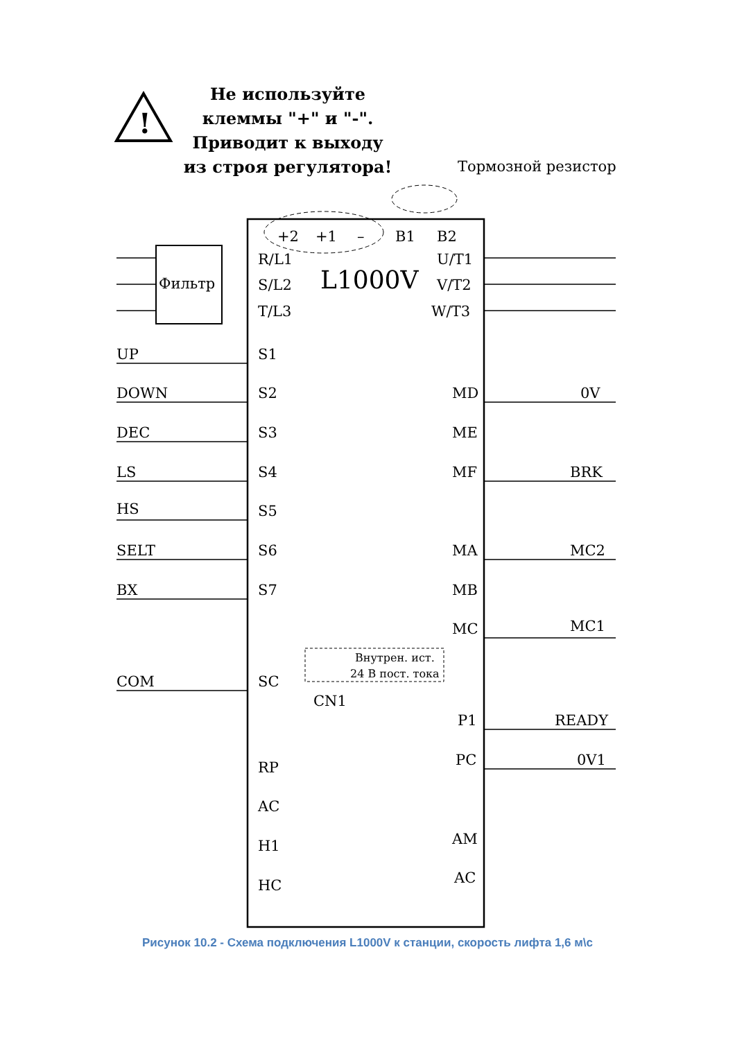Не используйте
клеммы "+" и "-".
Приводит к выходу
из строя регулятора!
!
Тормозной резистор
+2
+1
–
B1
B2
Фильтр
R/L1
S/L2
T/L3
L1000V
U/T1
V/T2
W/T3
UP
DOWN
DEC
LS
HS
SELT
BX
COM
S1
S2
S3
S4
S5
S6
S7
SC
RP
AC
H1
HC
MD
ME
MF
MA
MB
MC
P1
PC
AM
AC
0V
BRK
MC2
MC1
READY
0V1
CN1
Внутрен. ист.
24 В пост. тока
Рисунок 10.2 - Схема подключения L1000V к станции, скорость лифта 1,6 м\с